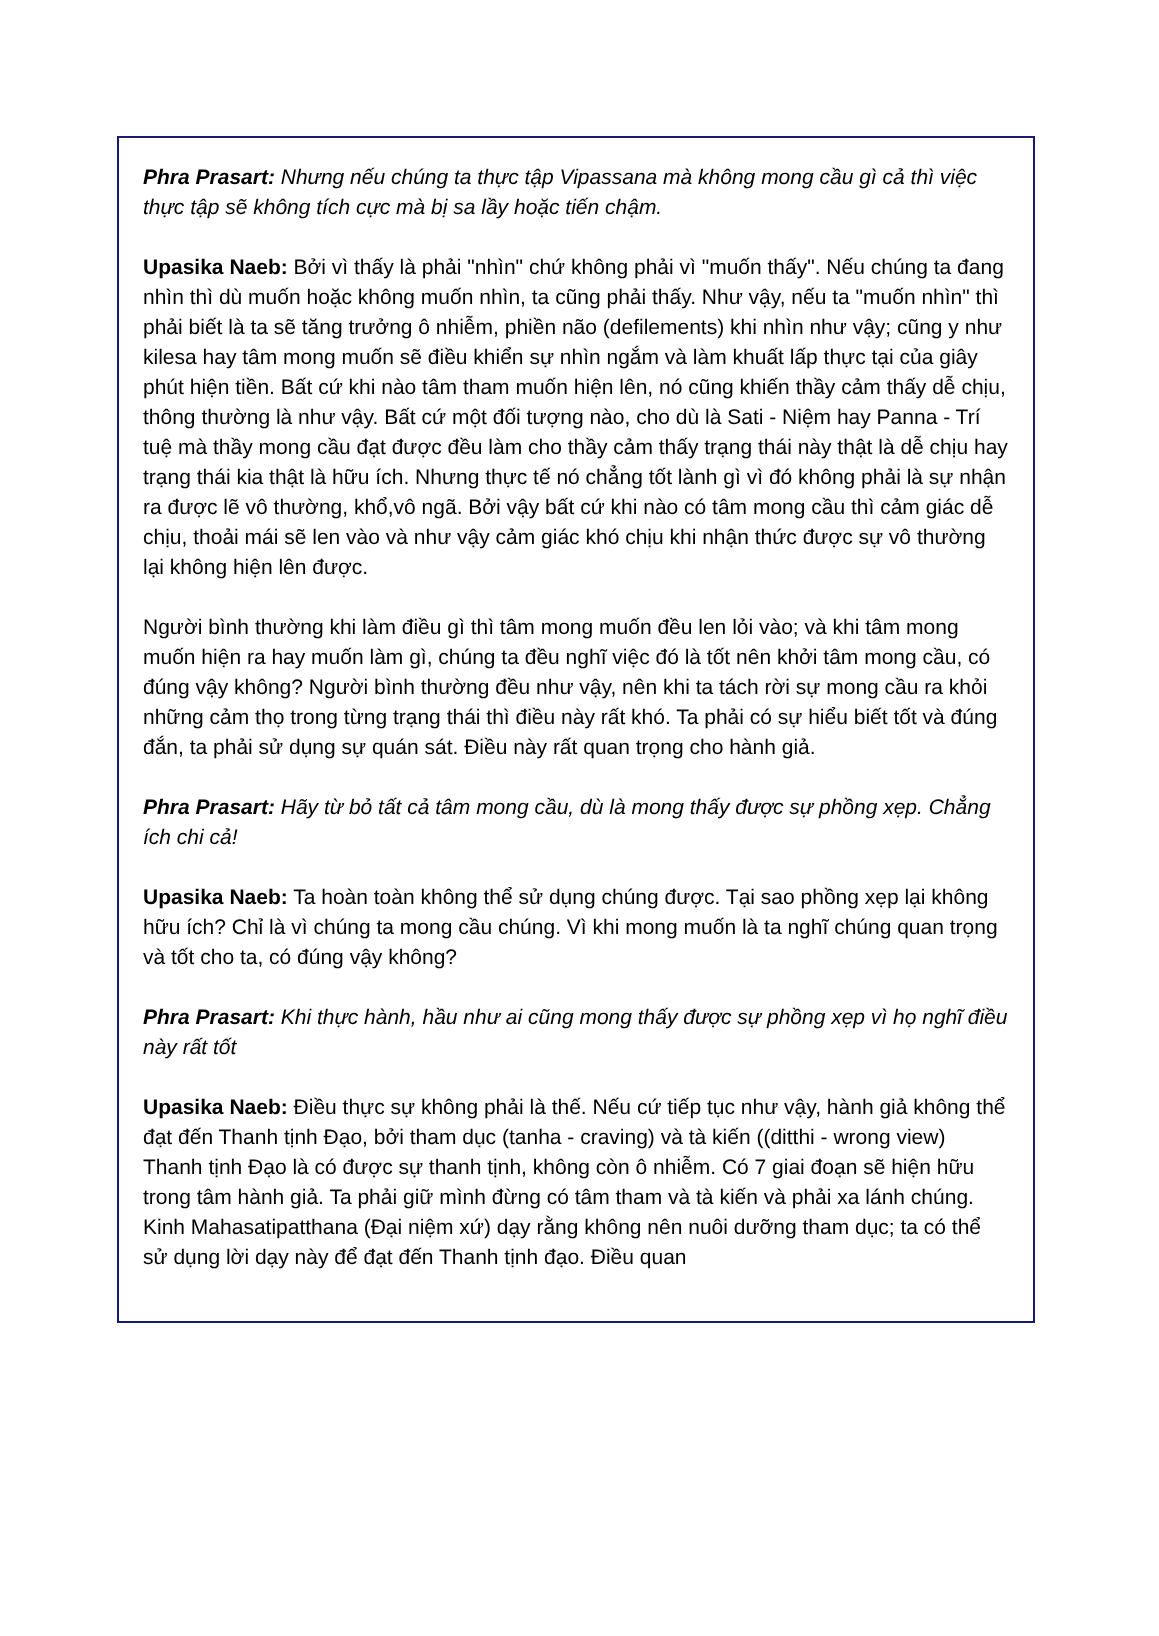Phra Prasart: Nhưng nếu chúng ta thực tập Vipassana mà không mong cầu gì cả thì việc thực tập sẽ không tích cực mà bị sa lầy hoặc tiến chậm.
Upasika Naeb: Bởi vì thấy là phải "nhìn" chứ không phải vì "muốn thấy". Nếu chúng ta đang nhìn thì dù muốn hoặc không muốn nhìn, ta cũng phải thấy. Như vậy, nếu ta "muốn nhìn" thì phải biết là ta sẽ tăng trưởng ô nhiễm, phiền não (defilements) khi nhìn như vậy; cũng y như kilesa hay tâm mong muốn sẽ điều khiển sự nhìn ngắm và làm khuất lấp thực tại của giây phút hiện tiền. Bất cứ khi nào tâm tham muốn hiện lên, nó cũng khiến thầy cảm thấy dễ chịu, thông thường là như vậy. Bất cứ một đối tượng nào, cho dù là Sati - Niệm hay Panna - Trí tuệ mà thầy mong cầu đạt được đều làm cho thầy cảm thấy trạng thái này thật là dễ chịu hay trạng thái kia thật là hữu ích. Nhưng thực tế nó chẳng tốt lành gì vì đó không phải là sự nhận ra được lẽ vô thường, khổ,vô ngã. Bởi vậy bất cứ khi nào có tâm mong cầu thì cảm giác dễ chịu, thoải mái sẽ len vào và như vậy cảm giác khó chịu khi nhận thức được sự vô thường lại không hiện lên được.
Người bình thường khi làm điều gì thì tâm mong muốn đều len lỏi vào; và khi tâm mong muốn hiện ra hay muốn làm gì, chúng ta đều nghĩ việc đó là tốt nên khởi tâm mong cầu, có đúng vậy không? Người bình thường đều như vậy, nên khi ta tách rời sự mong cầu ra khỏi những cảm thọ trong từng trạng thái thì điều này rất khó. Ta phải có sự hiểu biết tốt và đúng đắn, ta phải sử dụng sự quán sát. Điều này rất quan trọng cho hành giả.
Phra Prasart: Hãy từ bỏ tất cả tâm mong cầu, dù là mong thấy được sự phồng xẹp. Chẳng ích chi cả!
Upasika Naeb: Ta hoàn toàn không thể sử dụng chúng được. Tại sao phồng xẹp lại không hữu ích? Chỉ là vì chúng ta mong cầu chúng. Vì khi mong muốn là ta nghĩ chúng quan trọng và tốt cho ta, có đúng vậy không?
Phra Prasart: Khi thực hành, hầu như ai cũng mong thấy được sự phồng xẹp vì họ nghĩ điều này rất tốt
Upasika Naeb: Điều thực sự không phải là thế. Nếu cứ tiếp tục như vậy, hành giả không thể đạt đến Thanh tịnh Đạo, bởi tham dục (tanha - craving) và tà kiến ((ditthi - wrong view) Thanh tịnh Đạo là có được sự thanh tịnh, không còn ô nhiễm. Có 7 giai đoạn sẽ hiện hữu trong tâm hành giả. Ta phải giữ mình đừng có tâm tham và tà kiến và phải xa lánh chúng. Kinh Mahasatipatthana (Đại niệm xứ) dạy rằng không nên nuôi dưỡng tham dục; ta có thể sử dụng lời dạy này để đạt đến Thanh tịnh đạo. Điều quan